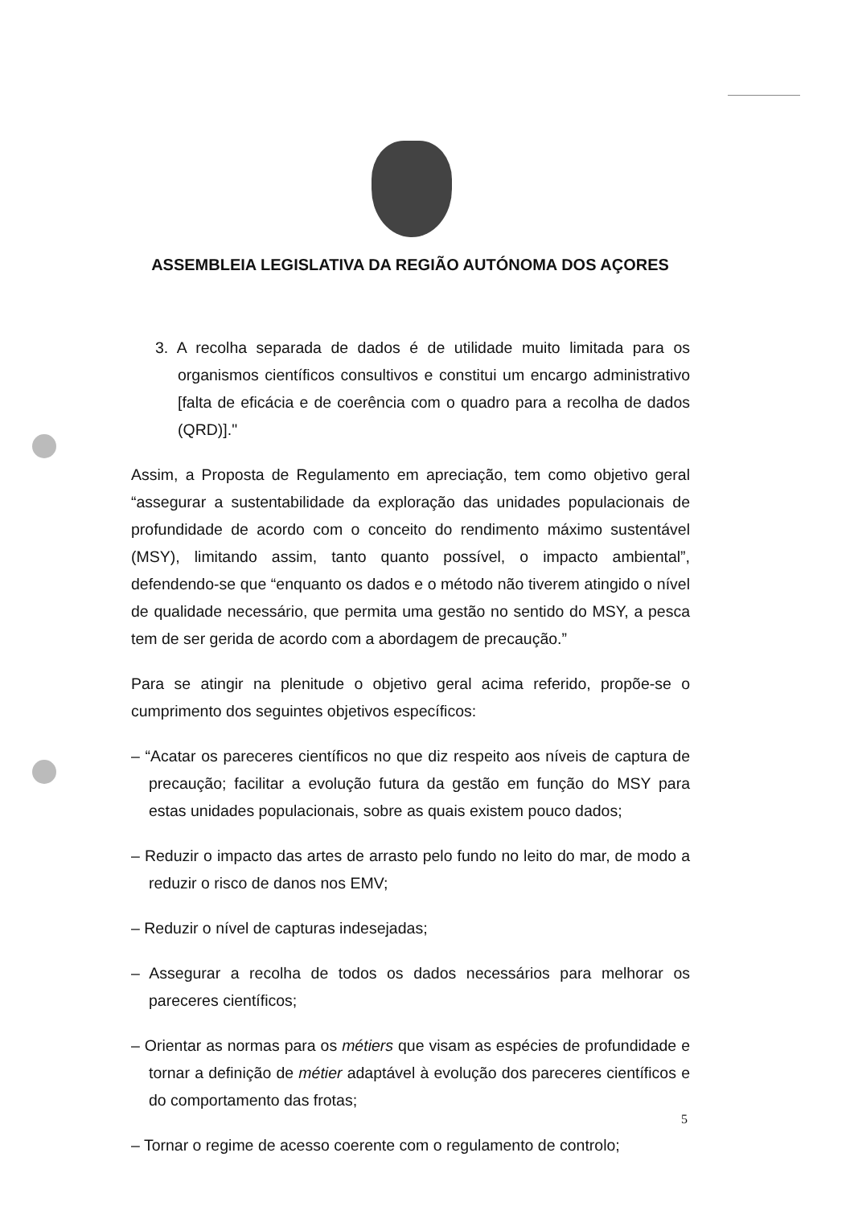ASSEMBLEIA LEGISLATIVA DA REGIÃO AUTÓNOMA DOS AÇORES
3. A recolha separada de dados é de utilidade muito limitada para os organismos científicos consultivos e constitui um encargo administrativo [falta de eficácia e de coerência com o quadro para a recolha de dados (QRD)]."
Assim, a Proposta de Regulamento em apreciação, tem como objetivo geral “assegurar a sustentabilidade da exploração das unidades populacionais de profundidade de acordo com o conceito do rendimento máximo sustentável (MSY), limitando assim, tanto quanto possível, o impacto ambiental”, defendendo-se que “enquanto os dados e o método não tiverem atingido o nível de qualidade necessário, que permita uma gestão no sentido do MSY, a pesca tem de ser gerida de acordo com a abordagem de precaução.”
Para se atingir na plenitude o objetivo geral acima referido, propõe-se o cumprimento dos seguintes objetivos específicos:
– “Acatar os pareceres científicos no que diz respeito aos níveis de captura de precaução; facilitar a evolução futura da gestão em função do MSY para estas unidades populacionais, sobre as quais existem pouco dados;
– Reduzir o impacto das artes de arrasto pelo fundo no leito do mar, de modo a reduzir o risco de danos nos EMV;
– Reduzir o nível de capturas indesejadas;
– Assegurar a recolha de todos os dados necessários para melhorar os pareceres científicos;
– Orientar as normas para os métiers que visam as espécies de profundidade e tornar a definição de métier adaptável à evolução dos pareceres científicos e do comportamento das frotas;
– Tornar o regime de acesso coerente com o regulamento de controlo;
5